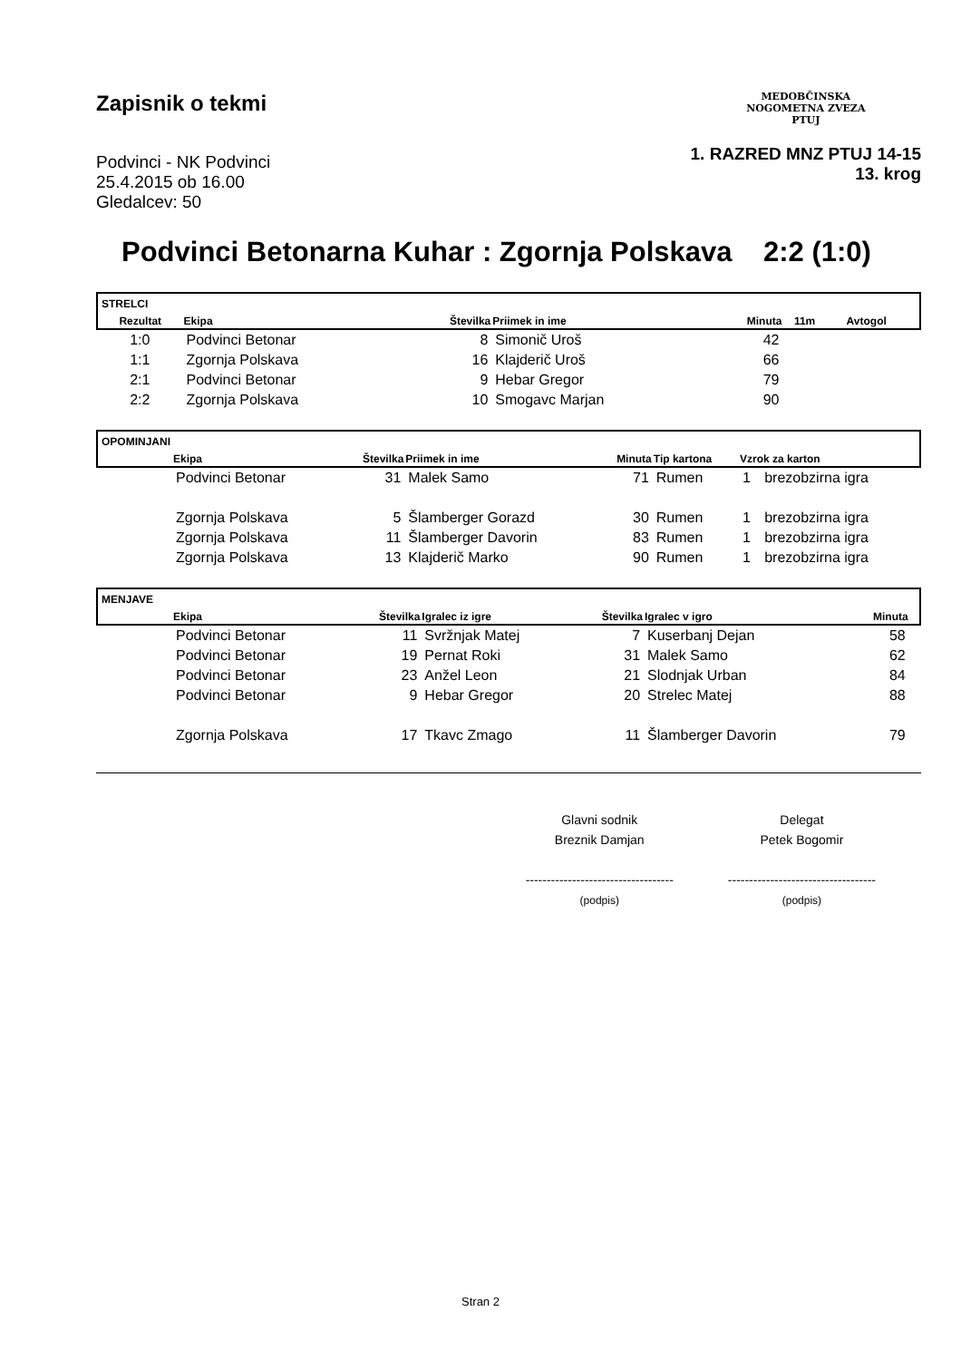Zapisnik o tekmi
Podvinci - NK Podvinci
25.4.2015 ob 16.00
Gledalcev: 50
MEDOBČINSKA
NOGOMETNA ZVEZA
PTUJ
1. RAZRED MNZ PTUJ 14-15
13. krog
Podvinci Betonarna Kuhar : Zgornja Polskava 2:2 (1:0)
| STRELCI | | | | | | | |
| Rezultat | Ekipa | Številka | Priimek in ime | Minuta | 11m | Avtogol | |
| 1:0 | Podvinci Betonar | 8 | Simonič Uroš | 42 | | | |
| 1:1 | Zgornja Polskava | 16 | Klajderič Uroš | 66 | | | |
| 2:1 | Podvinci Betonar | 9 | Hebar Gregor | 79 | | | |
| 2:2 | Zgornja Polskava | 10 | Smogavc Marjan | 90 | | | |
| OPOMINJANI | | | | | | | |
| | Ekipa | Številka | Priimek in ime | Minuta | Tip kartona | Vzrok za karton | |
| | Podvinci Betonar | 31 | Malek Samo | 71 | Rumen | 1 | brezobzirna igra |
| | Zgornja Polskava | 5 | Šlamberger Gorazd | 30 | Rumen | 1 | brezobzirna igra |
| | Zgornja Polskava | 11 | Šlamberger Davorin | 83 | Rumen | 1 | brezobzirna igra |
| | Zgornja Polskava | 13 | Klajderič Marko | 90 | Rumen | 1 | brezobzirna igra |
| MENJAVE | | | | | | | |
| | Ekipa | Številka | Igralec iz igre | Številka | Igralec v igro | Minuta | |
| | Podvinci Betonar | 11 | Svržnjak Matej | 7 | Kuserbanj Dejan | 58 | |
| | Podvinci Betonar | 19 | Pernat Roki | 31 | Malek Samo | 62 | |
| | Podvinci Betonar | 23 | Anžel Leon | 21 | Slodnjak Urban | 84 | |
| | Podvinci Betonar | 9 | Hebar Gregor | 20 | Strelec Matej | 88 | |
| | Zgornja Polskava | 17 | Tkavc Zmago | 11 | Šlamberger Davorin | 79 | |
Glavni sodnik
Breznik Damjan
-----------------------------------
(podpis)
Delegat
Petek Bogomir
-----------------------------------
(podpis)
Stran 2